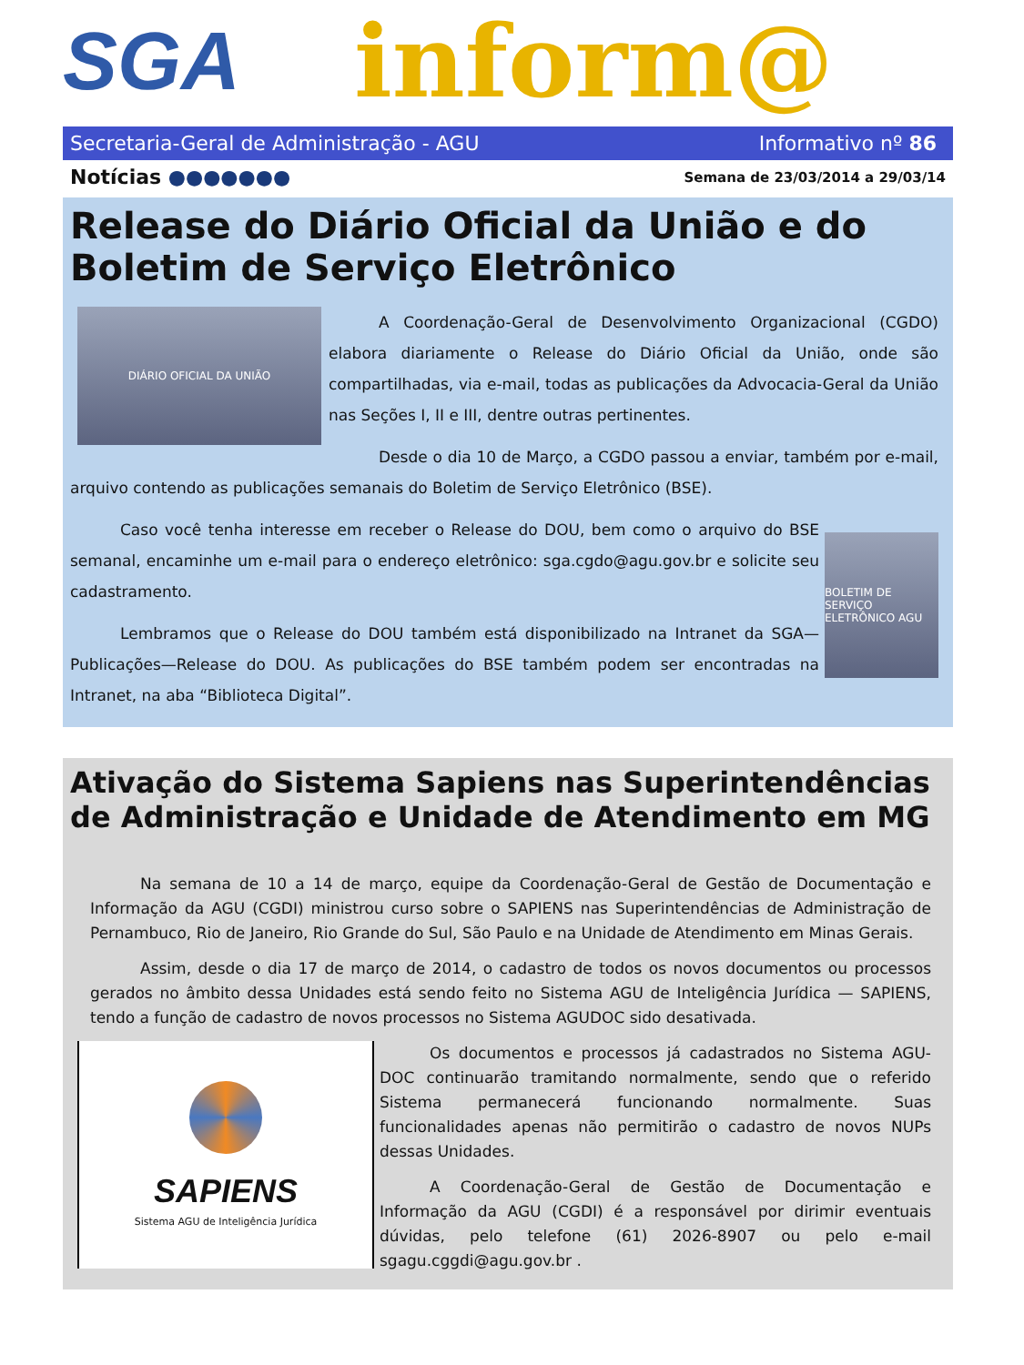SGA inform@
Secretaria-Geral de Administração - AGU Informativo nº 86
Notícias ●●●●●●● Semana de 23/03/2014 a 29/03/14
Release do Diário Oficial da União e do Boletim de Serviço Eletrônico
DIÁRIO OFICIAL DA UNIÃO
A Coordenação-Geral de Desenvolvimento Organizacional (CGDO) elabora diariamente o Release do Diário Oficial da União, onde são compartilhadas, via e-mail, todas as publicações da Advocacia-Geral da União nas Seções I, II e III, dentre outras pertinentes.
Desde o dia 10 de Março, a CGDO passou a enviar, também por e-mail, arquivo contendo as publicações semanais do Boletim de Serviço Eletrônico (BSE).
BOLETIM DE SERVIÇO ELETRÔNICO AGU
Caso você tenha interesse em receber o Release do DOU, bem como o arquivo do BSE semanal, encaminhe um e-mail para o endereço eletrônico: sga.cgdo@agu.gov.br e solicite seu cadastramento.
Lembramos que o Release do DOU também está disponibilizado na Intranet da SGA—Publicações—Release do DOU. As publicações do BSE também podem ser encontradas na Intranet, na aba “Biblioteca Digital”.
Ativação do Sistema Sapiens nas Superintendências de Administração e Unidade de Atendimento em MG
Na semana de 10 a 14 de março, equipe da Coordenação-Geral de Gestão de Documentação e Informação da AGU (CGDI) ministrou curso sobre o SAPIENS nas Superintendências de Administração de Pernambuco, Rio de Janeiro, Rio Grande do Sul, São Paulo e na Unidade de Atendimento em Minas Gerais.
Assim, desde o dia 17 de março de 2014, o cadastro de todos os novos documentos ou processos gerados no âmbito dessa Unidades está sendo feito no Sistema AGU de Inteligência Jurídica — SAPIENS, tendo a função de cadastro de novos processos no Sistema AGUDOC sido desativada.
SAPIENS
Sistema AGU de Inteligência Jurídica
Os documentos e processos já cadastrados no Sistema AGU-DOC continuarão tramitando normalmente, sendo que o referido Sistema permanecerá funcionando normalmente. Suas funcionalidades apenas não permitirão o cadastro de novos NUPs dessas Unidades.
A Coordenação-Geral de Gestão de Documentação e Informação da AGU (CGDI) é a responsável por dirimir eventuais dúvidas, pelo telefone (61) 2026-8907 ou pelo e-mail sgagu.cggdi@agu.gov.br .